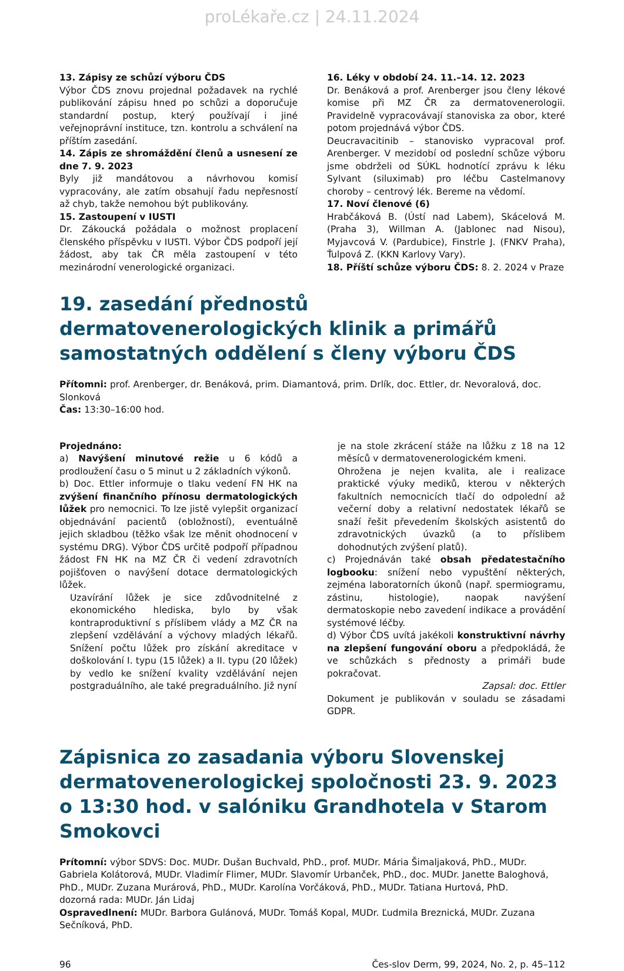proLékaře.cz | 24.11.2024
13. Zápisy ze schůzí výboru ČDS
Výbor ČDS znovu projednal požadavek na rychlé publikování zápisu hned po schůzi a doporučuje standardní postup, který používají i jiné veřejnoprávní instituce, tzn. kontrolu a schválení na příštím zasedání.
14. Zápis ze shromáždění členů a usnesení ze dne 7. 9. 2023
Byly již mandátovou a návrhovou komisí vypracovány, ale zatím obsahují řadu nepřesností až chyb, takže nemohou být publikovány.
15. Zastoupení v IUSTI
Dr. Zákoucká požádala o možnost proplacení členského příspěvku v IUSTI. Výbor ČDS podpoří její žádost, aby tak ČR měla zastoupení v této mezinárodní venerologické organizaci.
16. Léky v období 24. 11.–14. 12. 2023
Dr. Benáková a prof. Arenberger jsou členy lékové komise při MZ ČR za dermatovenerologii. Pravidelně vypracovávají stanoviska za obor, které potom projednává výbor ČDS.
Deucravacitinib – stanovisko vypracoval prof. Arenberger. V mezidobí od poslední schůze výboru jsme obdrželi od SÚKL hodnotící zprávu k léku Sylvant (siluximab) pro léčbu Castelmanovy choroby – centrový lék. Bereme na vědomí.
17. Noví členové (6)
Hrabčáková B. (Ústí nad Labem), Skácelová M. (Praha 3), Willman A. (Jablonec nad Nisou), Myjavcová V. (Pardubice), Finstrle J. (FNKV Praha), Ťulpová Z. (KKN Karlovy Vary).
18. Příští schůze výboru ČDS: 8. 2. 2024 v Praze
19. zasedání přednostů dermatovenerologických klinik a primářů samostatných oddělení s členy výboru ČDS
Přítomni: prof. Arenberger, dr. Benáková, prim. Diamantová, prim. Drlík, doc. Ettler, dr. Nevoralová, doc. Slonková
Čas: 13:30–16:00 hod.
Projednáno:
a) Navýšení minutové režie u 6 kódů a prodloužení času o 5 minut u 2 základních výkonů.
b) Doc. Ettler informuje o tlaku vedení FN HK na zvýšení finančního přínosu dermatologických lůžek pro nemocnici. To lze jistě vylepšit organizací objednávání pacientů (obložností), eventuálně jejich skladbou (těžko však lze měnit ohodnocení v systému DRG). Výbor ČDS určitě podpoří případnou žádost FN HK na MZ ČR či vedení zdravotních pojišťoven o navýšení dotace dermatologických lůžek.
Uzavírání lůžek je sice zdůvodnitelné z ekonomického hlediska, bylo by však kontraproduktivní s příslibem vlády a MZ ČR na zlepšení vzdělávání a výchovy mladých lékařů. Snížení počtu lůžek pro získání akreditace v doškolování I. typu (15 lůžek) a II. typu (20 lůžek) by vedlo ke snížení kvality vzdělávání nejen postgraduálního, ale také pregraduálního. Již nyní
je na stole zkrácení stáže na lůžku z 18 na 12 měsíců v dermatovenerologickém kmeni.
Ohrožena je nejen kvalita, ale i realizace praktické výuky mediků, kterou v některých fakultních nemocnicích tlačí do odpolední až večerní doby a relativní nedostatek lékařů se snaží řešit převedením školských asistentů do zdravotnických úvazků (a to příslibem dohodnutých zvýšení platů).
c) Projednáván také obsah předatestačního logbooku: snížení nebo vypuštění některých, zejména laboratorních úkonů (např. spermiogramu, zástinu, histologie), naopak navýšení dermatoskopie nebo zavedení indikace a provádění systémové léčby.
d) Výbor ČDS uvítá jakékoli konstruktivní návrhy na zlepšení fungování oboru a předpokládá, že ve schůzkách s přednosty a primáři bude pokračovat.
Zapsal: doc. Ettler
Dokument je publikován v souladu se zásadami GDPR.
Zápisnica zo zasadania výboru Slovenskej dermatovenerologickej spoločnosti 23. 9. 2023 o 13:30 hod. v salóniku Grandhotela v Starom Smokovci
Prítomní: výbor SDVS: Doc. MUDr. Dušan Buchvald, PhD., prof. MUDr. Mária Šimaljaková, PhD., MUDr. Gabriela Kolátorová, MUDr. Vladimír Flimer, MUDr. Slavomír Urbanček, PhD., doc. MUDr. Janette Baloghová, PhD., MUDr. Zuzana Murárová, PhD., MUDr. Karolína Vorčáková, PhD., MUDr. Tatiana Hurtová, PhD.
dozorná rada: MUDr. Ján Lidaj
Ospravedlnení: MUDr. Barbora Gulánová, MUDr. Tomáš Kopal, MUDr. Ľudmila Breznická, MUDr. Zuzana Sečníková, PhD.
96 Čes-slov Derm, 99, 2024, No. 2, p. 45–112